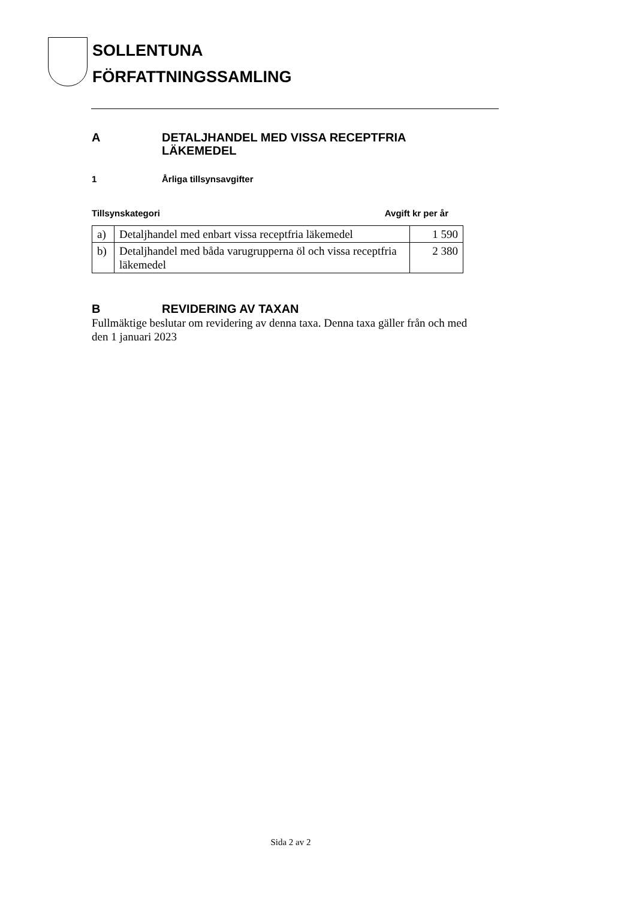SOLLENTUNA
FÖRFATTNINGSSAMLING
A DETALJHANDEL MED VISSA RECEPTFRIA LÄKEMEDEL
1 Årliga tillsynsavgifter
Tillsynskategori Avgift kr per år
| a) | Detaljhandel med enbart vissa receptfria läkemedel | 1 590 |
| b) | Detaljhandel med båda varugrupperna öl och vissa receptfria läkemedel | 2 380 |
B REVIDERING AV TAXAN
Fullmäktige beslutar om revidering av denna taxa. Denna taxa gäller från och med den 1 januari 2023
Sida 2 av 2